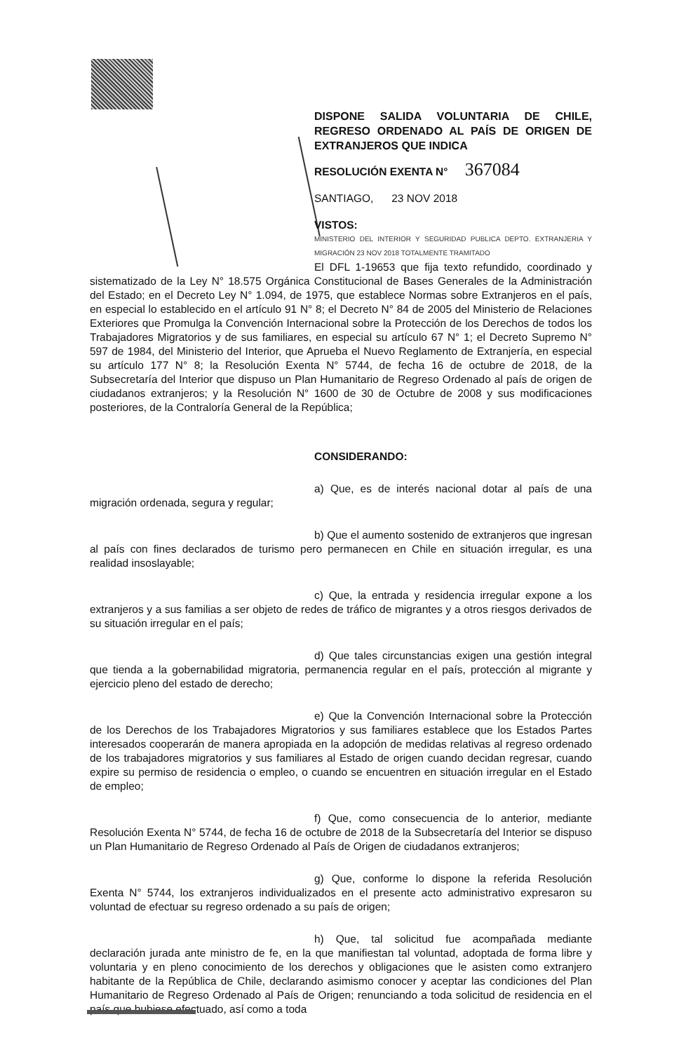DISPONE SALIDA VOLUNTARIA DE CHILE, REGRESO ORDENADO AL PAÍS DE ORIGEN DE EXTRANJEROS QUE INDICA
RESOLUCIÓN EXENTA N° 367084
SANTIAGO, 23 NOV 2018
VISTOS:
MINISTERIO DEL INTERIOR Y SEGURIDAD PUBLICA DEPTO. EXTRANJERIA Y MIGRACIÓN 23 NOV 2018 TOTALMENTE TRAMITADO
El DFL 1-19653 que fija texto refundido, coordinado y sistematizado de la Ley N° 18.575 Orgánica Constitucional de Bases Generales de la Administración del Estado; en el Decreto Ley N° 1.094, de 1975, que establece Normas sobre Extranjeros en el país, en especial lo establecido en el artículo 91 N° 8; el Decreto N° 84 de 2005 del Ministerio de Relaciones Exteriores que Promulga la Convención Internacional sobre la Protección de los Derechos de todos los Trabajadores Migratorios y de sus familiares, en especial su artículo 67 N° 1; el Decreto Supremo N° 597 de 1984, del Ministerio del Interior, que Aprueba el Nuevo Reglamento de Extranjería, en especial su artículo 177 N° 8; la Resolución Exenta N° 5744, de fecha 16 de octubre de 2018, de la Subsecretaría del Interior que dispuso un Plan Humanitario de Regreso Ordenado al país de origen de ciudadanos extranjeros; y la Resolución N° 1600 de 30 de Octubre de 2008 y sus modificaciones posteriores, de la Contraloría General de la República;
CONSIDERANDO:
a) Que, es de interés nacional dotar al país de una migración ordenada, segura y regular;
b) Que el aumento sostenido de extranjeros que ingresan al país con fines declarados de turismo pero permanecen en Chile en situación irregular, es una realidad insoslayable;
c) Que, la entrada y residencia irregular expone a los extranjeros y a sus familias a ser objeto de redes de tráfico de migrantes y a otros riesgos derivados de su situación irregular en el país;
d) Que tales circunstancias exigen una gestión integral que tienda a la gobernabilidad migratoria, permanencia regular en el país, protección al migrante y ejercicio pleno del estado de derecho;
e) Que la Convención Internacional sobre la Protección de los Derechos de los Trabajadores Migratorios y sus familiares establece que los Estados Partes interesados cooperarán de manera apropiada en la adopción de medidas relativas al regreso ordenado de los trabajadores migratorios y sus familiares al Estado de origen cuando decidan regresar, cuando expire su permiso de residencia o empleo, o cuando se encuentren en situación irregular en el Estado de empleo;
f) Que, como consecuencia de lo anterior, mediante Resolución Exenta N° 5744, de fecha 16 de octubre de 2018 de la Subsecretaría del Interior se dispuso un Plan Humanitario de Regreso Ordenado al País de Origen de ciudadanos extranjeros;
g) Que, conforme lo dispone la referida Resolución Exenta N° 5744, los extranjeros individualizados en el presente acto administrativo expresaron su voluntad de efectuar su regreso ordenado a su país de origen;
h) Que, tal solicitud fue acompañada mediante declaración jurada ante ministro de fe, en la que manifiestan tal voluntad, adoptada de forma libre y voluntaria y en pleno conocimiento de los derechos y obligaciones que le asisten como extranjero habitante de la República de Chile, declarando asimismo conocer y aceptar las condiciones del Plan Humanitario de Regreso Ordenado al País de Origen; renunciando a toda solicitud de residencia en el país que hubiese efectuado, así como a toda